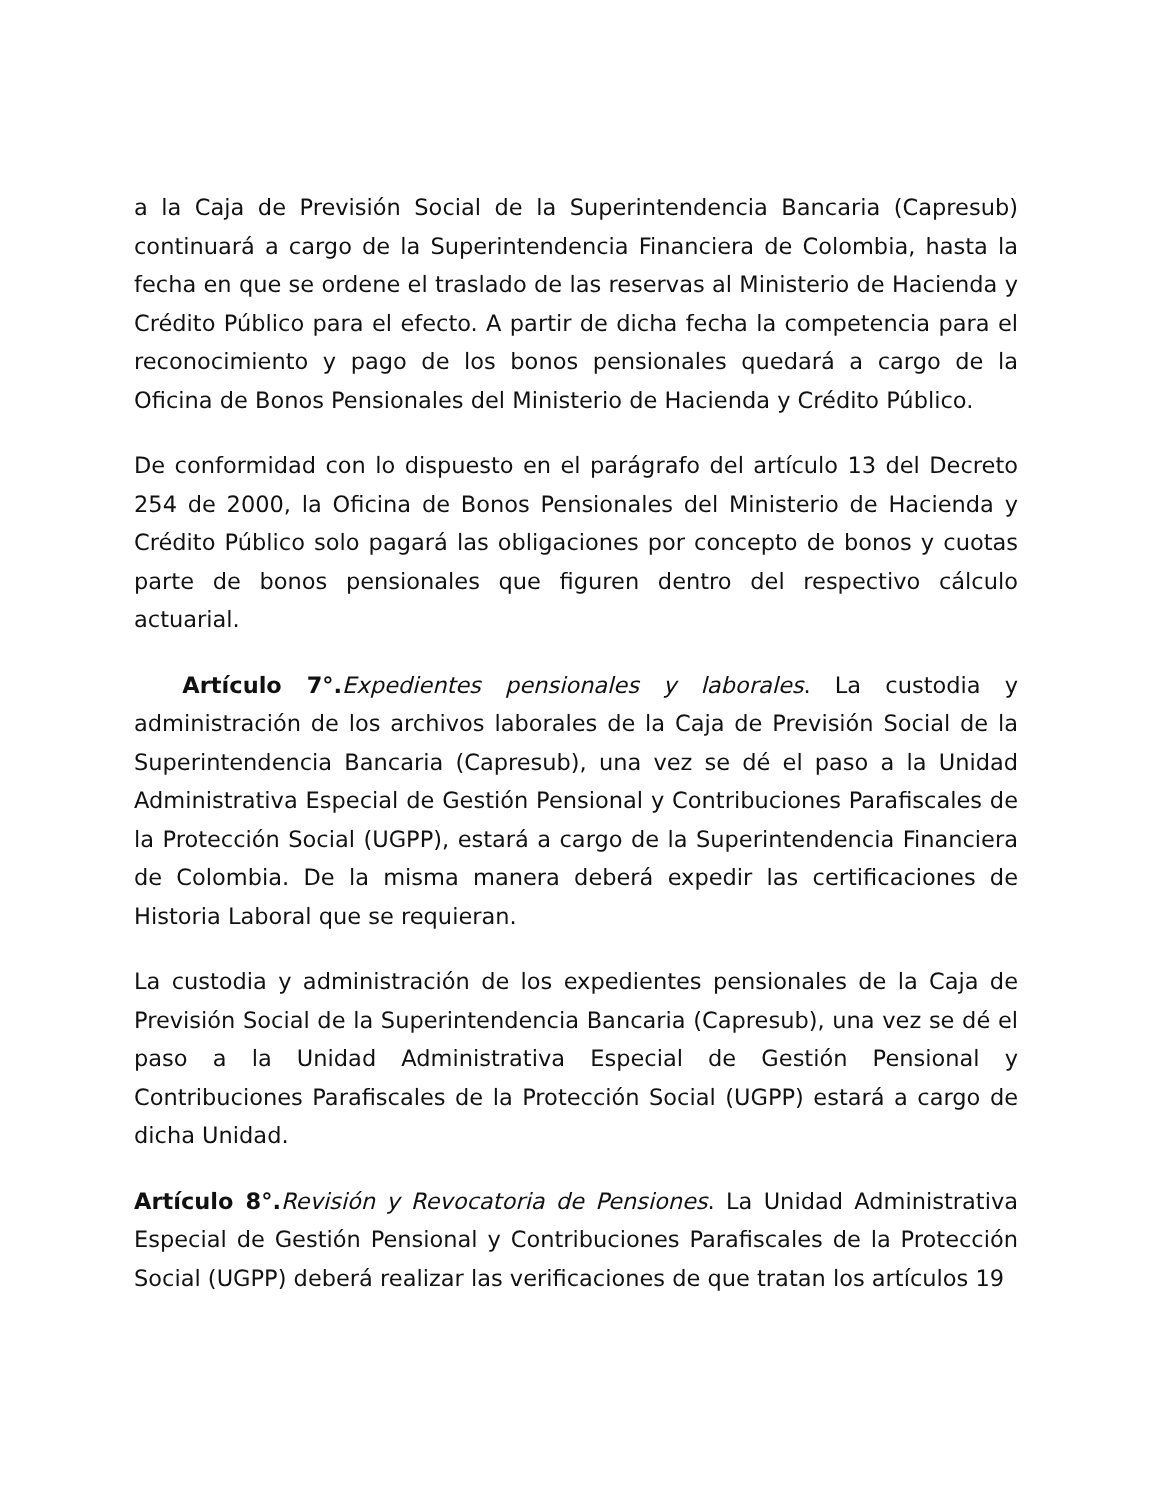a la Caja de Previsión Social de la Superintendencia Bancaria (Capresub) continuará a cargo de la Superintendencia Financiera de Colombia, hasta la fecha en que se ordene el traslado de las reservas al Ministerio de Hacienda y Crédito Público para el efecto. A partir de dicha fecha la competencia para el reconocimiento y pago de los bonos pensionales quedará a cargo de la Oficina de Bonos Pensionales del Ministerio de Hacienda y Crédito Público.
De conformidad con lo dispuesto en el parágrafo del artículo 13 del Decreto 254 de 2000, la Oficina de Bonos Pensionales del Ministerio de Hacienda y Crédito Público solo pagará las obligaciones por concepto de bonos y cuotas parte de bonos pensionales que figuren dentro del respectivo cálculo actuarial.
Artículo 7°. Expedientes pensionales y laborales. La custodia y administración de los archivos laborales de la Caja de Previsión Social de la Superintendencia Bancaria (Capresub), una vez se dé el paso a la Unidad Administrativa Especial de Gestión Pensional y Contribuciones Parafiscales de la Protección Social (UGPP), estará a cargo de la Superintendencia Financiera de Colombia. De la misma manera deberá expedir las certificaciones de Historia Laboral que se requieran.
La custodia y administración de los expedientes pensionales de la Caja de Previsión Social de la Superintendencia Bancaria (Capresub), una vez se dé el paso a la Unidad Administrativa Especial de Gestión Pensional y Contribuciones Parafiscales de la Protección Social (UGPP) estará a cargo de dicha Unidad.
Artículo 8°. Revisión y Revocatoria de Pensiones. La Unidad Administrativa Especial de Gestión Pensional y Contribuciones Parafiscales de la Protección Social (UGPP) deberá realizar las verificaciones de que tratan los artículos 19